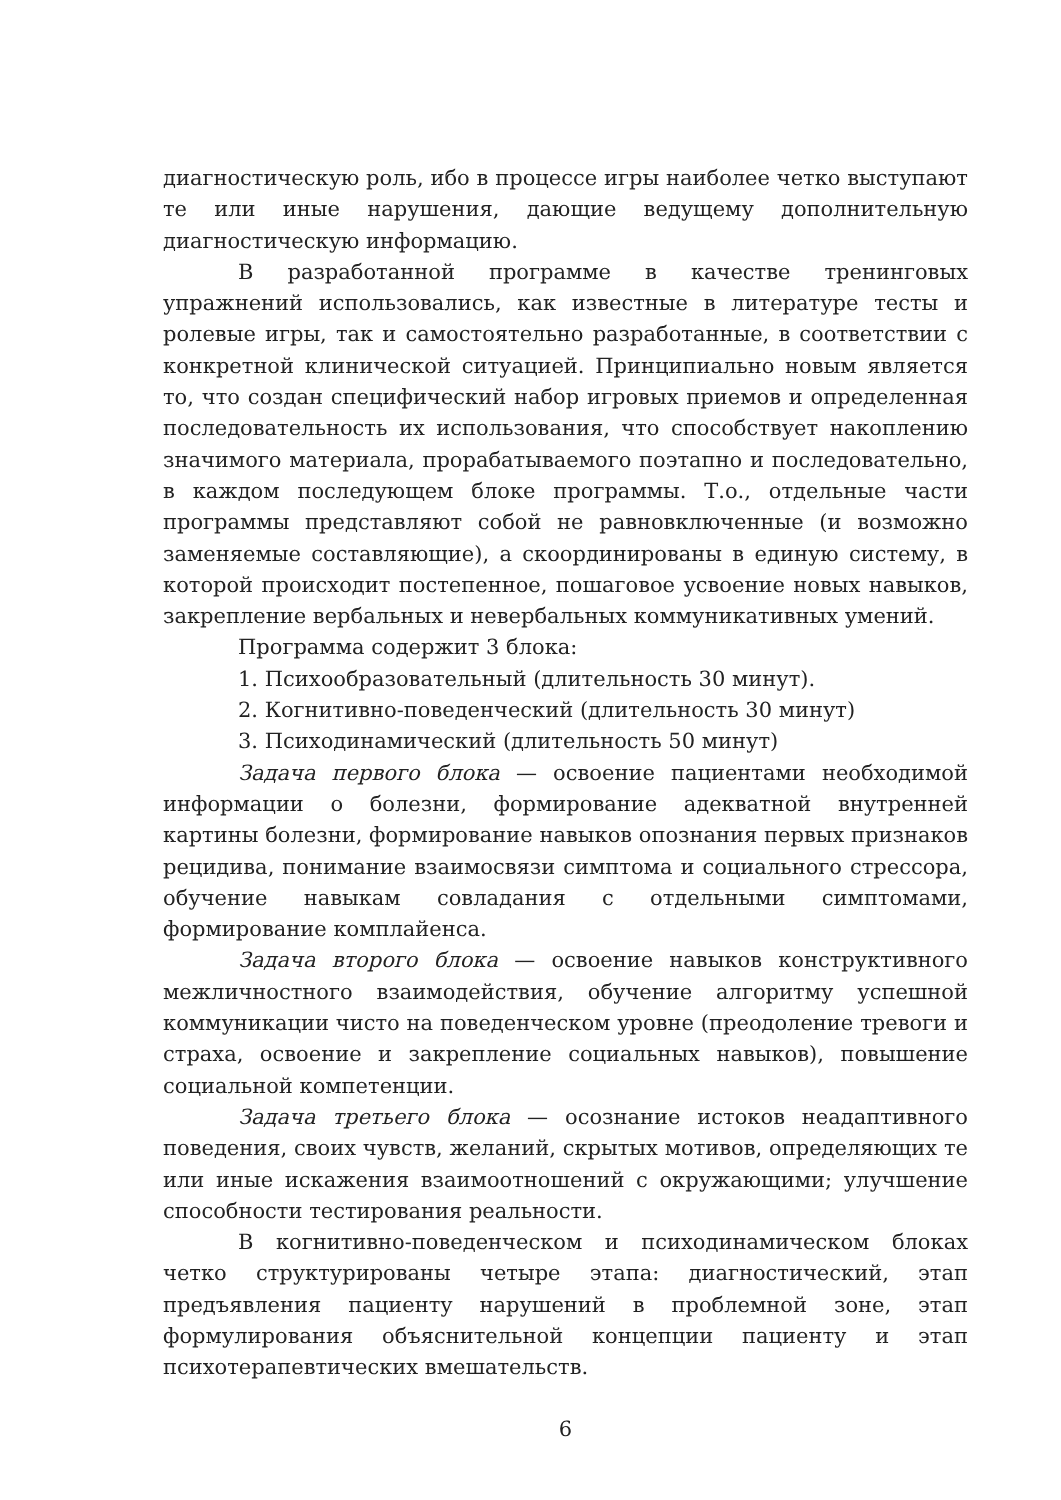диагностическую роль, ибо в процессе игры наиболее четко выступают те или иные нарушения, дающие ведущему дополнительную диагностическую информацию.
В разработанной программе в качестве тренинговых упражнений использовались, как известные в литературе тесты и ролевые игры, так и самостоятельно разработанные, в соответствии с конкретной клинической ситуацией. Принципиально новым является то, что создан специфический набор игровых приемов и определенная последовательность их использования, что способствует накоплению значимого материала, прорабатываемого поэтапно и последовательно, в каждом последующем блоке программы. Т.о., отдельные части программы представляют собой не равновключенные (и возможно заменяемые составляющие), а скоординированы в единую систему, в которой происходит постепенное, пошаговое усвоение новых навыков, закрепление вербальных и невербальных коммуникативных умений.
Программа содержит 3 блока:
1. Психообразовательный (длительность 30 минут).
2. Когнитивно-поведенческий (длительность 30 минут)
3. Психодинамический (длительность 50 минут)
Задача первого блока — освоение пациентами необходимой информации о болезни, формирование адекватной внутренней картины болезни, формирование навыков опознания первых признаков рецидива, понимание взаимосвязи симптома и социального стрессора, обучение навыкам совладания с отдельными симптомами, формирование комплайенса.
Задача второго блока — освоение навыков конструктивного межличностного взаимодействия, обучение алгоритму успешной коммуникации чисто на поведенческом уровне (преодоление тревоги и страха, освоение и закрепление социальных навыков), повышение социальной компетенции.
Задача третьего блока — осознание истоков неадаптивного поведения, своих чувств, желаний, скрытых мотивов, определяющих те или иные искажения взаимоотношений с окружающими; улучшение способности тестирования реальности.
В когнитивно-поведенческом и психодинамическом блоках четко структурированы четыре этапа: диагностический, этап предъявления пациенту нарушений в проблемной зоне, этап формулирования объяснительной концепции пациенту и этап психотерапевтических вмешательств.
6